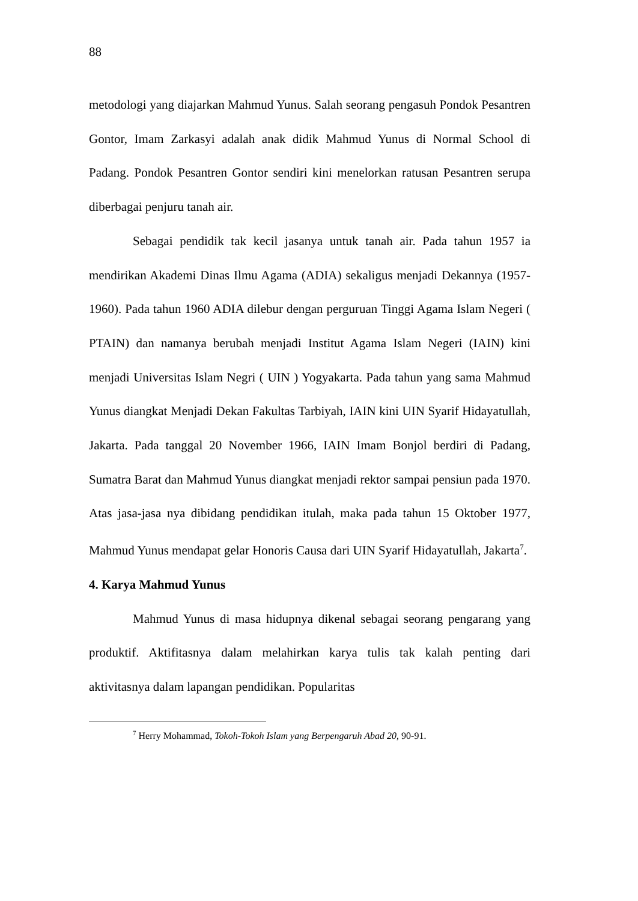88
metodologi yang diajarkan Mahmud Yunus. Salah seorang pengasuh Pondok Pesantren Gontor, Imam Zarkasyi adalah anak didik Mahmud Yunus di Normal School di Padang. Pondok Pesantren Gontor sendiri kini menelorkan ratusan Pesantren serupa diberbagai penjuru tanah air.
Sebagai pendidik tak kecil jasanya untuk tanah air. Pada tahun 1957 ia mendirikan Akademi Dinas Ilmu Agama (ADIA) sekaligus menjadi Dekannya (1957-1960). Pada tahun 1960 ADIA dilebur dengan perguruan Tinggi Agama Islam Negeri ( PTAIN) dan namanya berubah menjadi Institut Agama Islam Negeri (IAIN) kini menjadi Universitas Islam Negri ( UIN ) Yogyakarta. Pada tahun yang sama Mahmud Yunus diangkat Menjadi Dekan Fakultas Tarbiyah, IAIN kini UIN Syarif Hidayatullah, Jakarta. Pada tanggal 20 November 1966, IAIN Imam Bonjol berdiri di Padang, Sumatra Barat dan Mahmud Yunus diangkat menjadi rektor sampai pensiun pada 1970. Atas jasa-jasa nya dibidang pendidikan itulah, maka pada tahun 15 Oktober 1977, Mahmud Yunus mendapat gelar Honoris Causa dari UIN Syarif Hidayatullah, Jakarta<sup>7</sup>.
4. Karya Mahmud Yunus
Mahmud Yunus di masa hidupnya dikenal sebagai seorang pengarang yang produktif. Aktifitasnya dalam melahirkan karya tulis tak kalah penting dari aktivitasnya dalam lapangan pendidikan. Popularitas
<sup>7</sup> Herry Mohammad, Tokoh-Tokoh Islam yang Berpengaruh Abad 20, 90-91.